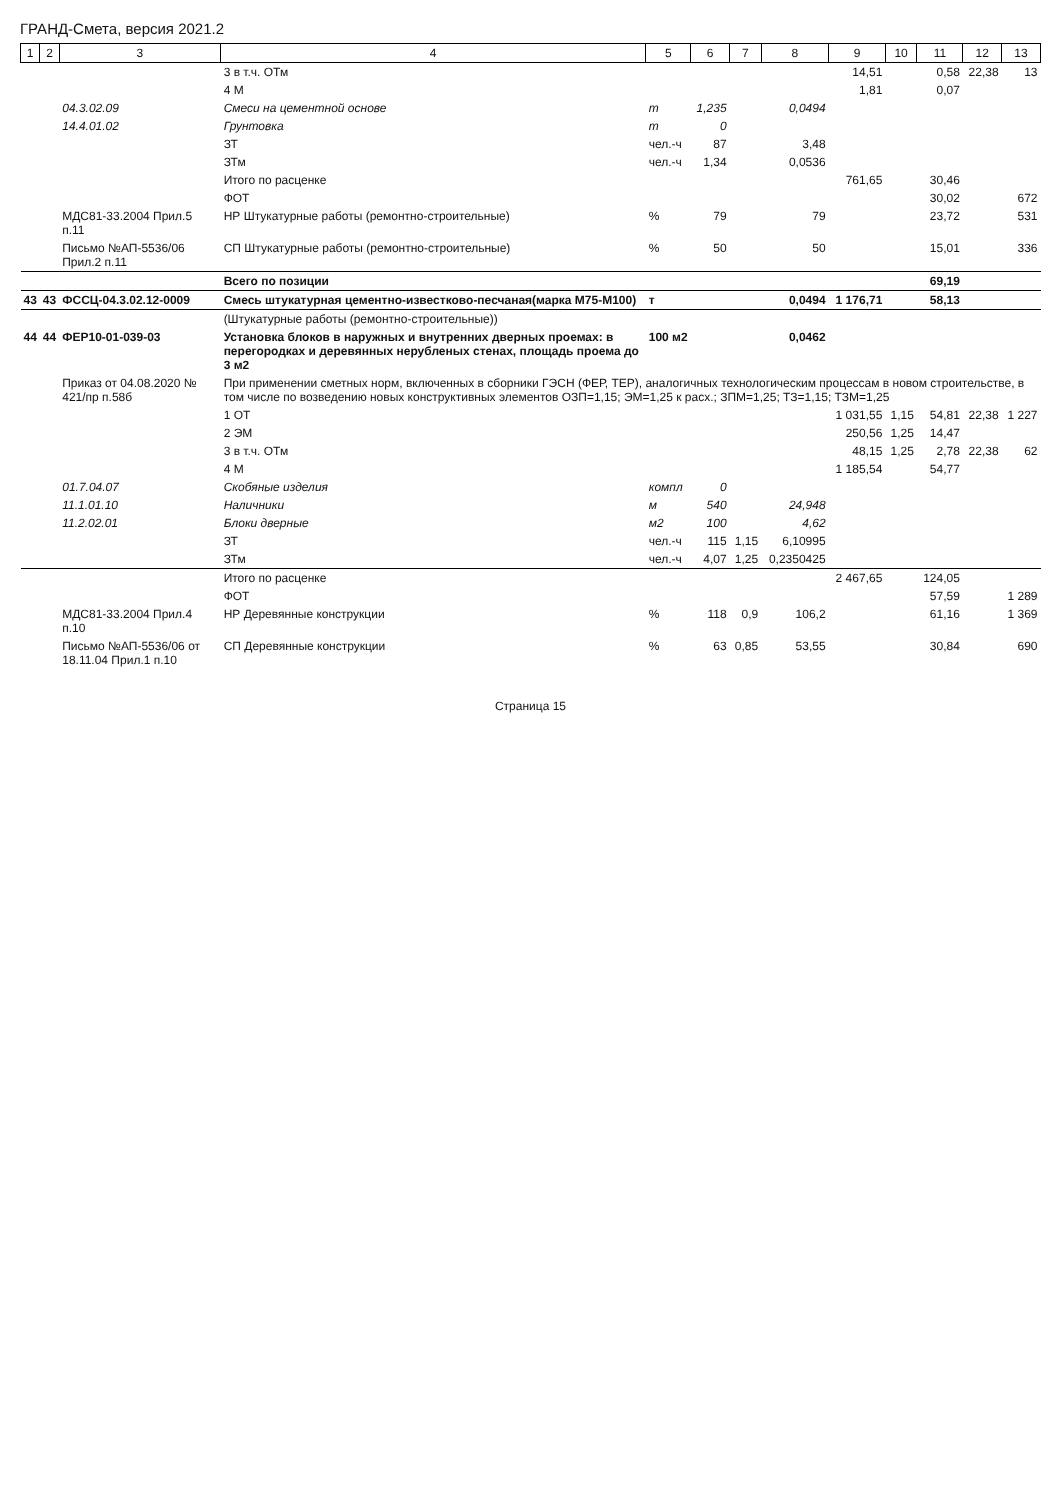ГРАНД-Смета, версия 2021.2
| 1 | 2 | 3 | 4 | 5 | 6 | 7 | 8 | 9 | 10 | 11 | 12 | 13 |
| --- | --- | --- | --- | --- | --- | --- | --- | --- | --- | --- | --- | --- |
| | | | 3 в т.ч. ОТм | | | | | 14,51 | | 0,58 | 22,38 | 13 |
| | | | 4 М | | | | | 1,81 | | 0,07 | | |
| | | 04.3.02.09 | Смеси на цементной основе | т | 1,235 | | 0,0494 | | | | | |
| | | 14.4.01.02 | Грунтовка | т | 0 | | | | | | | |
| | | | ЗТ | чел.-ч | 87 | | 3,48 | | | | | |
| | | | ЗТм | чел.-ч | 1,34 | | 0,0536 | | | | | |
| | | | Итого по расценке | | | | | 761,65 | | 30,46 | | |
| | | | ФОТ | | | | | | | 30,02 | | 672 |
| | | МДС81-33.2004 Прил.5 п.11 | НР Штукатурные работы (ремонтно-строительные) | % | 79 | | 79 | | | 23,72 | | 531 |
| | | Письмо №АП-5536/06 Прил.2 п.11 | СП Штукатурные работы (ремонтно-строительные) | % | 50 | | 50 | | | 15,01 | | 336 |
| | | | Всего по позиции | | | | | | | 69,19 | | |
| 43 | 43 | ФССЦ-04.3.02.12-0009 | Смесь штукатурная цементно-известково-песчаная(марка М75-М100) | т | | | 0,0494 | 1 176,71 | | 58,13 | | |
| | | | (Штукатурные работы (ремонтно-строительные)) | | | | | | | | | |
| 44 | 44 | ФЕР10-01-039-03 | Установка блоков в наружных и внутренних дверных проемах: в перегородках и деревянных нерубленых стенах, площадь проема до 3 м2 | 100 м2 | | | 0,0462 | | | | | |
| | | Приказ от 04.08.2020 № 421/пр п.58б | При применении сметных норм, включенных в сборники ГЭСН (ФЕР, ТЕР), аналогичных технологическим процессам в новом строительстве, в том числе по возведению новых конструктивных элементов ОЗП=1,15; ЭМ=1,25 к расх.; ЗПМ=1,25; ТЗ=1,15; ТЗМ=1,25 | | | | | | | | | |
| | | | 1 ОТ | | | | | 1 031,55 | 1,15 | 54,81 | 22,38 | 1 227 |
| | | | 2 ЭМ | | | | | 250,56 | 1,25 | 14,47 | | |
| | | | 3 в т.ч. ОТм | | | | | 48,15 | 1,25 | 2,78 | 22,38 | 62 |
| | | | 4 М | | | | | 1 185,54 | | 54,77 | | |
| | | 01.7.04.07 | Скобяные изделия | компл | 0 | | | | | | | |
| | | 11.1.01.10 | Наличники | м | 540 | | 24,948 | | | | | |
| | | 11.2.02.01 | Блоки дверные | м2 | 100 | | 4,62 | | | | | |
| | | | ЗТ | чел.-ч | 115 | 1,15 | 6,10995 | | | | | |
| | | | ЗТм | чел.-ч | 4,07 | 1,25 | 0,2350425 | | | | | |
| | | | Итого по расценке | | | | | 2 467,65 | | 124,05 | | |
| | | | ФОТ | | | | | | | 57,59 | | 1 289 |
| | | МДС81-33.2004 Прил.4 п.10 | НР Деревянные конструкции | % | 118 | 0,9 | 106,2 | | | 61,16 | | 1 369 |
| | | Письмо №АП-5536/06 от 18.11.04 Прил.1 п.10 | СП Деревянные конструкции | % | 63 | 0,85 | 53,55 | | | 30,84 | | 690 |
Страница 15